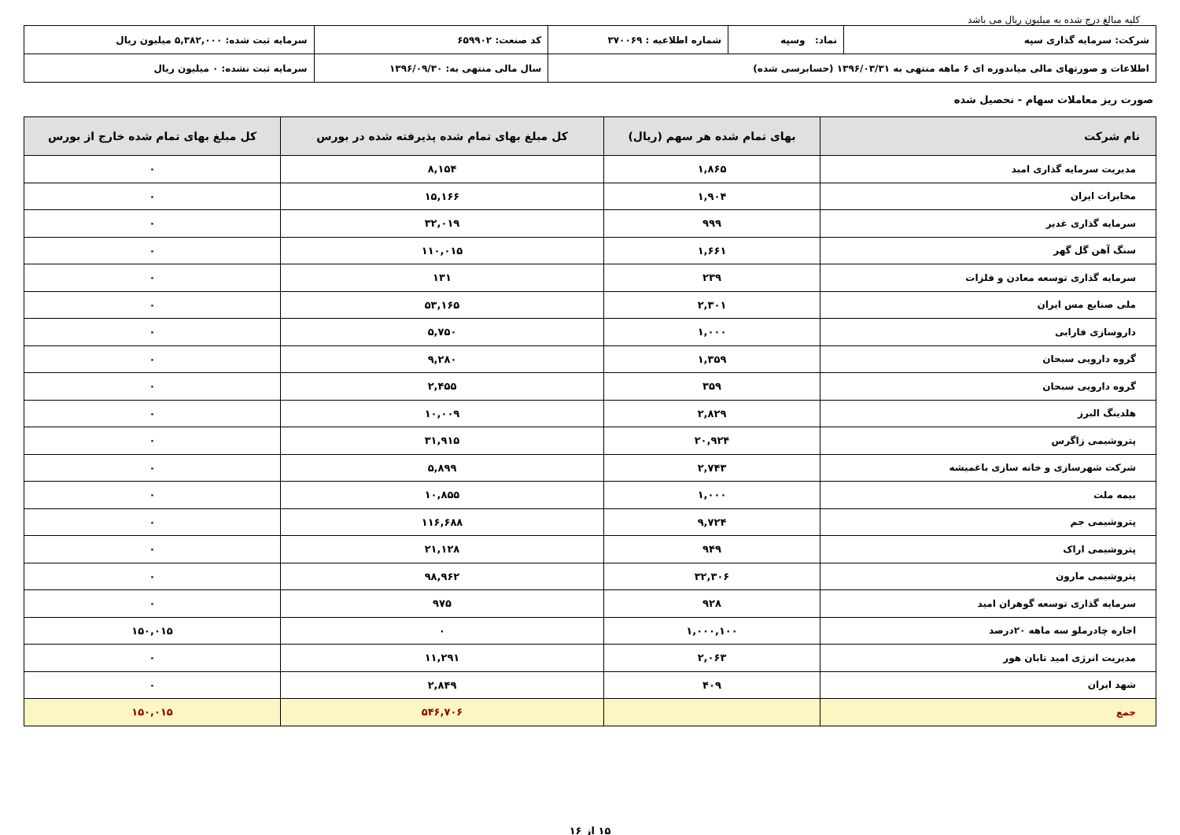کلیه مبالغ درج شده به میلیون ریال می باشد
| شرکت: سرمایه گذاری سپه | نماد: وسپه | شماره اطلاعیه : ۳۷۰۰۶۹ | کد صنعت: ۶۵۹۹۰۲ | سرمایه ثبت شده: ۵,۳۸۲,۰۰۰ میلیون ریال |
| اطلاعات و صورتهای مالی میاندوره ای ۶ ماهه منتهی به ۱۳۹۶/۰۳/۳۱ (حسابرسی شده) | | | سال مالی منتهی به: ۱۳۹۶/۰۹/۳۰ | سرمایه ثبت نشده: ۰ میلیون ریال |
صورت ریز معاملات سهام - تحصیل شده
| نام شرکت | بهای تمام شده هر سهم (ریال) | کل مبلغ بهای تمام شده پذیرفته شده در بورس | کل مبلغ بهای تمام شده خارج از بورس |
| --- | --- | --- | --- |
| مدیریت سرمایه گذاری امید | ۱,۸۶۵ | ۸,۱۵۴ | ۰ |
| مخابرات ایران | ۱,۹۰۴ | ۱۵,۱۶۶ | ۰ |
| سرمایه گذاری غدیر | ۹۹۹ | ۳۲,۰۱۹ | ۰ |
| سنگ آهن گل گهر | ۱,۶۶۱ | ۱۱۰,۰۱۵ | ۰ |
| سرمایه گذاری توسعه معادن و فلزات | ۲۳۹ | ۱۳۱ | ۰ |
| ملی صنایع مس ایران | ۲,۳۰۱ | ۵۳,۱۶۵ | ۰ |
| داروسازی فارابی | ۱,۰۰۰ | ۵,۷۵۰ | ۰ |
| گروه دارویی سبحان | ۱,۳۵۹ | ۹,۲۸۰ | ۰ |
| گروه دارویی سبحان | ۳۵۹ | ۲,۴۵۵ | ۰ |
| هلدینگ البرز | ۲,۸۲۹ | ۱۰,۰۰۹ | ۰ |
| پتروشیمی زاگرس | ۲۰,۹۲۴ | ۳۱,۹۱۵ | ۰ |
| شرکت شهرسازی و خانه سازی باغمیشه | ۲,۷۴۳ | ۵,۸۹۹ | ۰ |
| بیمه ملت | ۱,۰۰۰ | ۱۰,۸۵۵ | ۰ |
| پتروشیمی جم | ۹,۷۲۴ | ۱۱۶,۶۸۸ | ۰ |
| پتروشیمی اراک | ۹۴۹ | ۲۱,۱۲۸ | ۰ |
| پتروشیمی مارون | ۳۲,۳۰۶ | ۹۸,۹۶۲ | ۰ |
| سرمایه گذاری توسعه گوهران امید | ۹۲۸ | ۹۷۵ | ۰ |
| اجاره چادرملو سه ماهه ۲۰درصد | ۱,۰۰۰,۱۰۰ | ۰ | ۱۵۰,۰۱۵ |
| مدیریت انرژی امید تابان هور | ۲,۰۶۳ | ۱۱,۲۹۱ | ۰ |
| شهد ایران | ۴۰۹ | ۲,۸۴۹ | ۰ |
| جمع | | ۵۴۶,۷۰۶ | ۱۵۰,۰۱۵ |
۱۵ از ۱۶